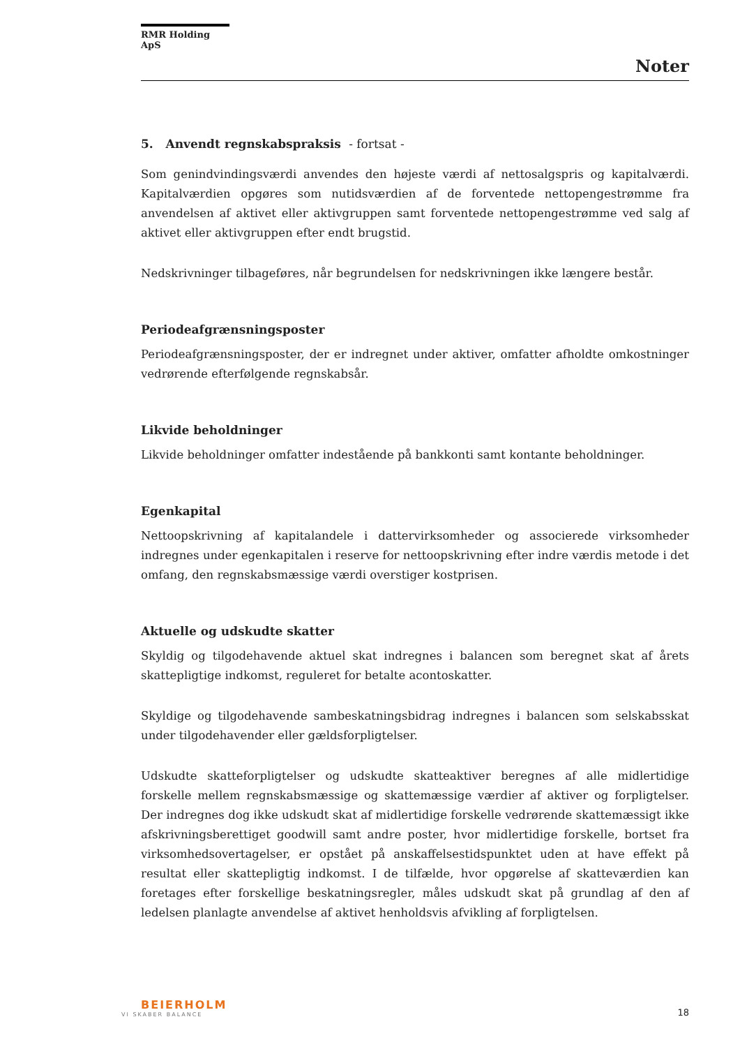RMR Holding ApS
Noter
5. Anvendt regnskabspraksis - fortsat -
Som genindvindingsværdi anvendes den højeste værdi af nettosalgspris og kapitalværdi. Kapitalværdien opgøres som nutidsværdien af de forventede nettopengestrømme fra anvendelsen af aktivet eller aktivgruppen samt forventede nettopengestrømme ved salg af aktivet eller aktivgruppen efter endt brugstid.
Nedskrivninger tilbageføres, når begrundelsen for nedskrivningen ikke længere består.
Periodeafgrænsningsposter
Periodeafgrænsningsposter, der er indregnet under aktiver, omfatter afholdte omkostninger vedrørende efterfølgende regnskabsår.
Likvide beholdninger
Likvide beholdninger omfatter indestående på bankkonti samt kontante beholdninger.
Egenkapital
Nettoopskrivning af kapitalandele i dattervirksomheder og associerede virksomheder indregnes under egenkapitalen i reserve for nettoopskrivning efter indre værdis metode i det omfang, den regnskabsmæssige værdi overstiger kostprisen.
Aktuelle og udskudte skatter
Skyldig og tilgodehavende aktuel skat indregnes i balancen som beregnet skat af årets skattepligtige indkomst, reguleret for betalte acontoskatter.
Skyldige og tilgodehavende sambeskatningsbidrag indregnes i balancen som selskabsskat under tilgodehavender eller gældsforpligtelser.
Udskudte skatteforpligtelser og udskudte skatteaktiver beregnes af alle midlertidige forskelle mellem regnskabsmæssige og skattemæssige værdier af aktiver og forpligtelser. Der indregnes dog ikke udskudt skat af midlertidige forskelle vedrørende skattemæssigt ikke afskrivningsberettiget goodwill samt andre poster, hvor midlertidige forskelle, bortset fra virksomhedsovertagelser, er opstået på anskaffelsestidspunktet uden at have effekt på resultat eller skattepligtig indkomst. I de tilfælde, hvor opgørelse af skatteværdien kan foretages efter forskellige beskatningsregler, måles udskudt skat på grundlag af den af ledelsen planlagte anvendelse af aktivet henholdsvis afvikling af forpligtelsen.
BEIERHOLM
VI SKABER BALANCE
18